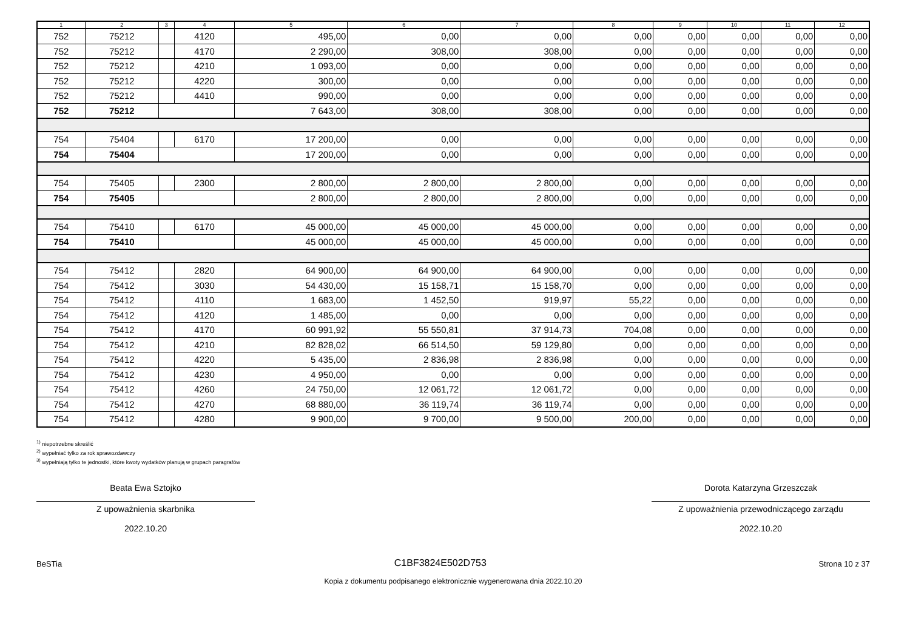| 1 | 2 | 3 | 4 | 5 | 6 | 7 | 8 | 9 | 10 | 11 | 12 |
| --- | --- | --- | --- | --- | --- | --- | --- | --- | --- | --- | --- |
| 752 | 75212 | | 4120 | 495,00 | 0,00 | 0,00 | 0,00 | 0,00 | 0,00 | 0,00 | 0,00 |
| 752 | 75212 | | 4170 | 2 290,00 | 308,00 | 308,00 | 0,00 | 0,00 | 0,00 | 0,00 | 0,00 |
| 752 | 75212 | | 4210 | 1 093,00 | 0,00 | 0,00 | 0,00 | 0,00 | 0,00 | 0,00 | 0,00 |
| 752 | 75212 | | 4220 | 300,00 | 0,00 | 0,00 | 0,00 | 0,00 | 0,00 | 0,00 | 0,00 |
| 752 | 75212 | | 4410 | 990,00 | 0,00 | 0,00 | 0,00 | 0,00 | 0,00 | 0,00 | 0,00 |
| 752 | 75212 | | | 7 643,00 | 308,00 | 308,00 | 0,00 | 0,00 | 0,00 | 0,00 | 0,00 |
| 754 | 75404 | | 6170 | 17 200,00 | 0,00 | 0,00 | 0,00 | 0,00 | 0,00 | 0,00 | 0,00 |
| 754 | 75404 | | | 17 200,00 | 0,00 | 0,00 | 0,00 | 0,00 | 0,00 | 0,00 | 0,00 |
| 754 | 75405 | | 2300 | 2 800,00 | 2 800,00 | 2 800,00 | 0,00 | 0,00 | 0,00 | 0,00 | 0,00 |
| 754 | 75405 | | | 2 800,00 | 2 800,00 | 2 800,00 | 0,00 | 0,00 | 0,00 | 0,00 | 0,00 |
| 754 | 75410 | | 6170 | 45 000,00 | 45 000,00 | 45 000,00 | 0,00 | 0,00 | 0,00 | 0,00 | 0,00 |
| 754 | 75410 | | | 45 000,00 | 45 000,00 | 45 000,00 | 0,00 | 0,00 | 0,00 | 0,00 | 0,00 |
| 754 | 75412 | | 2820 | 64 900,00 | 64 900,00 | 64 900,00 | 0,00 | 0,00 | 0,00 | 0,00 | 0,00 |
| 754 | 75412 | | 3030 | 54 430,00 | 15 158,71 | 15 158,70 | 0,00 | 0,00 | 0,00 | 0,00 | 0,00 |
| 754 | 75412 | | 4110 | 1 683,00 | 1 452,50 | 919,97 | 55,22 | 0,00 | 0,00 | 0,00 | 0,00 |
| 754 | 75412 | | 4120 | 1 485,00 | 0,00 | 0,00 | 0,00 | 0,00 | 0,00 | 0,00 | 0,00 |
| 754 | 75412 | | 4170 | 60 991,92 | 55 550,81 | 37 914,73 | 704,08 | 0,00 | 0,00 | 0,00 | 0,00 |
| 754 | 75412 | | 4210 | 82 828,02 | 66 514,50 | 59 129,80 | 0,00 | 0,00 | 0,00 | 0,00 | 0,00 |
| 754 | 75412 | | 4220 | 5 435,00 | 2 836,98 | 2 836,98 | 0,00 | 0,00 | 0,00 | 0,00 | 0,00 |
| 754 | 75412 | | 4230 | 4 950,00 | 0,00 | 0,00 | 0,00 | 0,00 | 0,00 | 0,00 | 0,00 |
| 754 | 75412 | | 4260 | 24 750,00 | 12 061,72 | 12 061,72 | 0,00 | 0,00 | 0,00 | 0,00 | 0,00 |
| 754 | 75412 | | 4270 | 68 880,00 | 36 119,74 | 36 119,74 | 0,00 | 0,00 | 0,00 | 0,00 | 0,00 |
| 754 | 75412 | | 4280 | 9 900,00 | 9 700,00 | 9 500,00 | 200,00 | 0,00 | 0,00 | 0,00 | 0,00 |
<sup>1)</sup> niepotrzebne skreślić
<sup>2)</sup> wypełniać tylko za rok sprawozdawczy
<sup>3)</sup> wypełniają tylko te jednostki, które kwoty wydatków planują w grupach paragrafów
Beata Ewa Sztojko
Z upoważnienia skarbnika
2022.10.20
Dorota Katarzyna Grzeszczak
Z upoważnienia przewodniczącego zarządu
2022.10.20
BeSTia C1BF3824E502D753 Strona 10 z 37
Kopia z dokumentu podpisanego elektronicznie wygenerowana dnia 2022.10.20